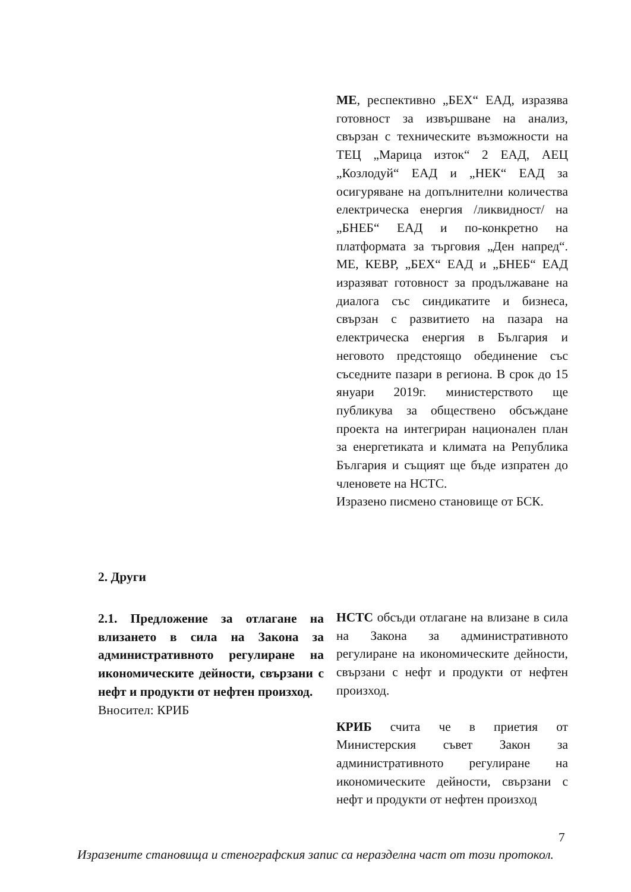МЕ, респективно „БЕХ“ ЕАД, изразява готовност за извършване на анализ, свързан с техническите възможности на ТЕЦ „Марица изток“ 2 ЕАД, АЕЦ „Козлодуй“ ЕАД и „НЕК“ ЕАД за осигуряване на допълнителни количества електрическа енергия /ликвидност/ на „БНЕБ“ ЕАД и по-конкретно на платформата за търговия „Ден напред“. МЕ, КЕВР, „БЕХ“ ЕАД и „БНЕБ“ ЕАД изразяват готовност за продължаване на диалога със синдикатите и бизнеса, свързан с развитието на пазара на електрическа енергия в България и неговото предстоящо обединение със съседните пазари в региона. В срок до 15 януари 2019г. министерството ще публикува за обществено обсъждане проекта на интегриран национален план за енергетиката и климата на Република България и същият ще бъде изпратен до членовете на НСТС.
Изразено писмено становище от БСК.
2. Други
2.1. Предложение за отлагане на влизането в сила на Закона за административното регулиране на икономическите дейности, свързани с нефт и продукти от нефтен произход.
Вносител: КРИБ
НСТС обсъди отлагане на влизане в сила на Закона за административното регулиране на икономическите дейности, свързани с нефт и продукти от нефтен произход.
КРИБ счита че в приетия от Министерския съвет Закон за административното регулиране на икономическите дейности, свързани с нефт и продукти от нефтен произход
7
Изразените становища и стенографския запис са неразделна част от този протокол.